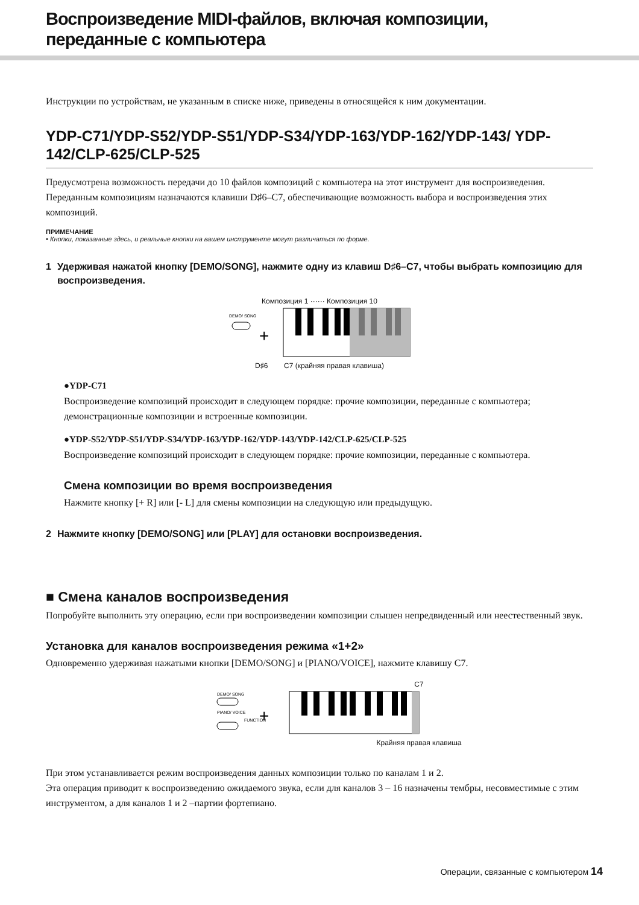Воспроизведение MIDI-файлов, включая композиции, переданные с компьютера
Инструкции по устройствам, не указанным в списке ниже, приведены в относящейся к ним документации.
YDP-C71/YDP-S52/YDP-S51/YDP-S34/YDP-163/YDP-162/YDP-143/ YDP-142/CLP-625/CLP-525
Предусмотрена возможность передачи до 10 файлов композиций с компьютера на этот инструмент для воспроизведения. Переданным композициям назначаются клавиши D♯6–C7, обеспечивающие возможность выбора и воспроизведения этих композиций.
ПРИМЕЧАНИЕ
• Кнопки, показанные здесь, и реальные кнопки на вашем инструменте могут различаться по форме.
1 Удерживая нажатой кнопку [DEMO/SONG], нажмите одну из клавиш D♯6–C7, чтобы выбрать композицию для воспроизведения.
Композиция 1 ······ Композиция 10
DEMO/ SONG
+
D♯6 C7 (крайняя правая клавиша)
●YDP-C71
Воспроизведение композиций происходит в следующем порядке: прочие композиции, переданные с компьютера; демонстрационные композиции и встроенные композиции.
●YDP-S52/YDP-S51/YDP-S34/YDP-163/YDP-162/YDP-143/YDP-142/CLP-625/CLP-525
Воспроизведение композиций происходит в следующем порядке: прочие композиции, переданные с компьютера.
Смена композиции во время воспроизведения
Нажмите кнопку [+ R] или [- L] для смены композиции на следующую или предыдущую.
2 Нажмите кнопку [DEMO/SONG] или [PLAY] для остановки воспроизведения.
■ Смена каналов воспроизведения
Попробуйте выполнить эту операцию, если при воспроизведении композиции слышен непредвиденный или неестественный звук.
Установка для каналов воспроизведения режима «1+2»
Одновременно удерживая нажатыми кнопки [DEMO/SONG] и [PIANO/VOICE], нажмите клавишу C7.
C7
DEMO/ SONG
PIANO/ VOICE
FUNCTION
+
Крайняя правая клавиша
При этом устанавливается режим воспроизведения данных композиции только по каналам 1 и 2.
Эта операция приводит к воспроизведению ожидаемого звука, если для каналов 3 – 16 назначены тембры, несовместимые с этим инструментом, а для каналов 1 и 2 –партии фортепиано.
Операции, связанные с компьютером 14